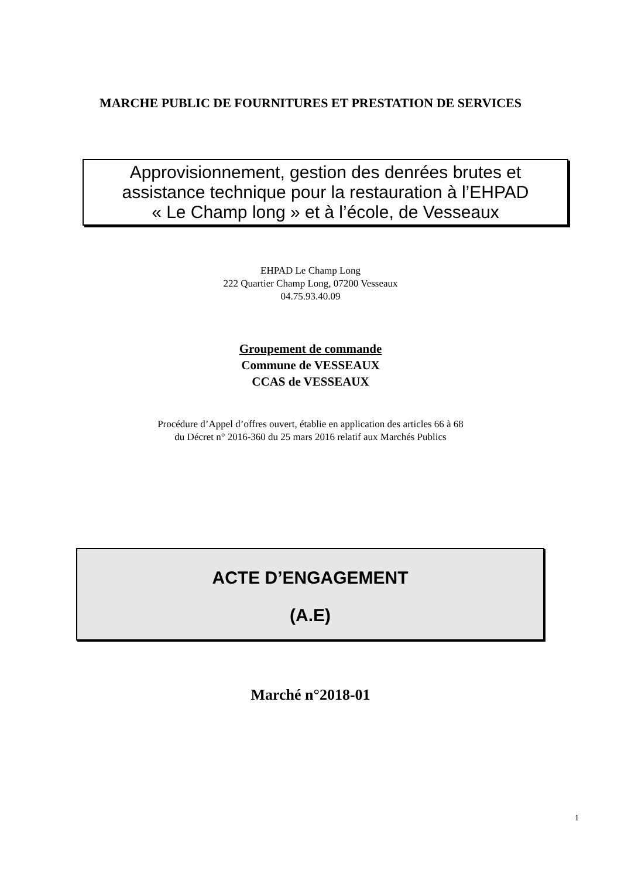MARCHE PUBLIC DE FOURNITURES ET PRESTATION DE SERVICES
Approvisionnement, gestion des denrées brutes et
assistance technique pour la restauration à l’EHPAD
« Le Champ long » et à l’école, de Vesseaux
EHPAD Le Champ Long
222 Quartier Champ Long, 07200 Vesseaux
04.75.93.40.09
Groupement de commande
Commune de VESSEAUX
CCAS de VESSEAUX
Procédure d’Appel d’offres ouvert, établie en application des articles 66 à 68
du Décret n° 2016-360 du 25 mars 2016 relatif aux Marchés Publics
ACTE D’ENGAGEMENT
(A.E)
Marché n°2018-01
1